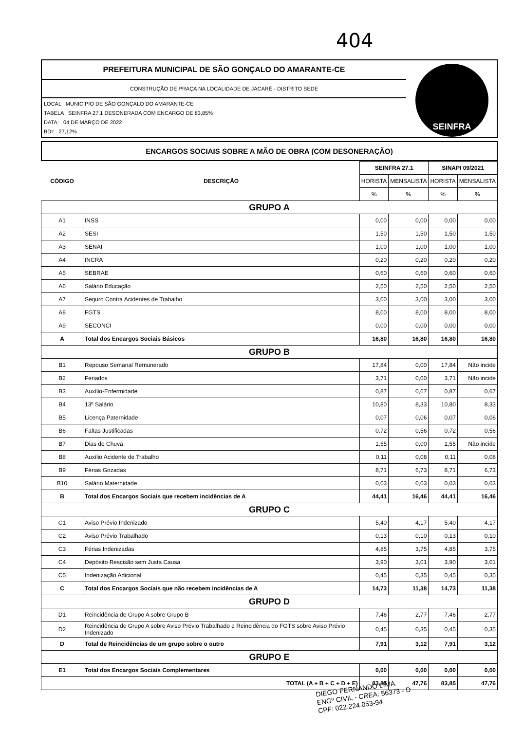404
PREFEITURA MUNICIPAL DE SÃO GONÇALO DO AMARANTE-CE
CONSTRUÇÃO DE PRAÇA NA LOCALIDADE DE JACARÉ - DISTRITO SEDE
LOCAL MUNICIPIO DE SÃO GONÇALO DO AMARANTE-CE
TABELA SEINFRA 27.1 DESONERADA COM ENCARGO DE 83,85%
DATA: 04 DE MARÇO DE 2022
BDI: 27,12%
SEINFRA
ENCARGOS SOCIAIS SOBRE A MÃO DE OBRA (COM DESONERAÇÃO)
| CÓDIGO | DESCRIÇÃO | SEINFRA 27.1 | | SINAPI 09/2021 | |
| --- | --- | --- | --- | --- | --- |
| | | HORISTA | MENSALISTA | HORISTA | MENSALISTA |
| | | % | % | % | % |
| GRUPO A | | | | | |
| A1 | INSS | 0,00 | 0,00 | 0,00 | 0,00 |
| A2 | SESI | 1,50 | 1,50 | 1,50 | 1,50 |
| A3 | SENAI | 1,00 | 1,00 | 1,00 | 1,00 |
| A4 | INCRA | 0,20 | 0,20 | 0,20 | 0,20 |
| A5 | SEBRAE | 0,60 | 0,60 | 0,60 | 0,60 |
| A6 | Salário Educação | 2,50 | 2,50 | 2,50 | 2,50 |
| A7 | Seguro Contra Acidentes de Trabalho | 3,00 | 3,00 | 3,00 | 3,00 |
| A8 | FGTS | 8,00 | 8,00 | 8,00 | 8,00 |
| A9 | SECONCI | 0,00 | 0,00 | 0,00 | 0,00 |
| A | Total dos Encargos Sociais Básicos | 16,80 | 16,80 | 16,80 | 16,80 |
| GRUPO B | | | | | |
| B1 | Repouso Semanal Remunerado | 17,84 | 0,00 | 17,84 | Não incide |
| B2 | Feriados | 3,71 | 0,00 | 3,71 | Não incide |
| B3 | Auxílio-Enfermidade | 0,87 | 0,67 | 0,87 | 0,67 |
| B4 | 13º Salário | 10,80 | 8,33 | 10,80 | 8,33 |
| B5 | Licença Paternidade | 0,07 | 0,06 | 0,07 | 0,06 |
| B6 | Faltas Justificadas | 0,72 | 0,56 | 0,72 | 0,56 |
| B7 | Dias de Chuva | 1,55 | 0,00 | 1,55 | Não incide |
| B8 | Auxílio Acidente de Trabalho | 0,11 | 0,08 | 0,11 | 0,08 |
| B9 | Férias Gozadas | 8,71 | 6,73 | 8,71 | 6,73 |
| B10 | Salário Maternidade | 0,03 | 0,03 | 0,03 | 0,03 |
| B | Total dos Encargos Sociais que recebem incidências de A | 44,41 | 16,46 | 44,41 | 16,46 |
| GRUPO C | | | | | |
| C1 | Aviso Prévio Indenizado | 5,40 | 4,17 | 5,40 | 4,17 |
| C2 | Aviso Prévio Trabalhado | 0,13 | 0,10 | 0,13 | 0,10 |
| C3 | Férias Indenizadas | 4,85 | 3,75 | 4,85 | 3,75 |
| C4 | Depósito Rescisão sem Justa Causa | 3,90 | 3,01 | 3,90 | 3,01 |
| C5 | Indenização Adicional | 0,45 | 0,35 | 0,45 | 0,35 |
| C | Total dos Encargos Sociais que não recebem incidências de A | 14,73 | 11,38 | 14,73 | 11,38 |
| GRUPO D | | | | | |
| D1 | Reincidência de Grupo A sobre Grupo B | 7,46 | 2,77 | 7,46 | 2,77 |
| D2 | Reincidência de Grupo A sobre Aviso Prévio Trabalhado e Reincidência do FGTS sobre Aviso Prévio Indenizado | 0,45 | 0,35 | 0,45 | 0,35 |
| D | Total de Reincidências de um grupo sobre o outro | 7,91 | 3,12 | 7,91 | 3,12 |
| GRUPO E | | | | | |
| E1 | Total dos Encargos Sociais Complementares | 0,00 | 0,00 | 0,00 | 0,00 |
| TOTAL (A + B + C + D + E) | | 83,85 | 47,76 | 83,85 | 47,76 |
DIEGO FERNANDO LIMA
ENGº CIVIL - CREA: 56373 - D
CPF: 022.224.053-94